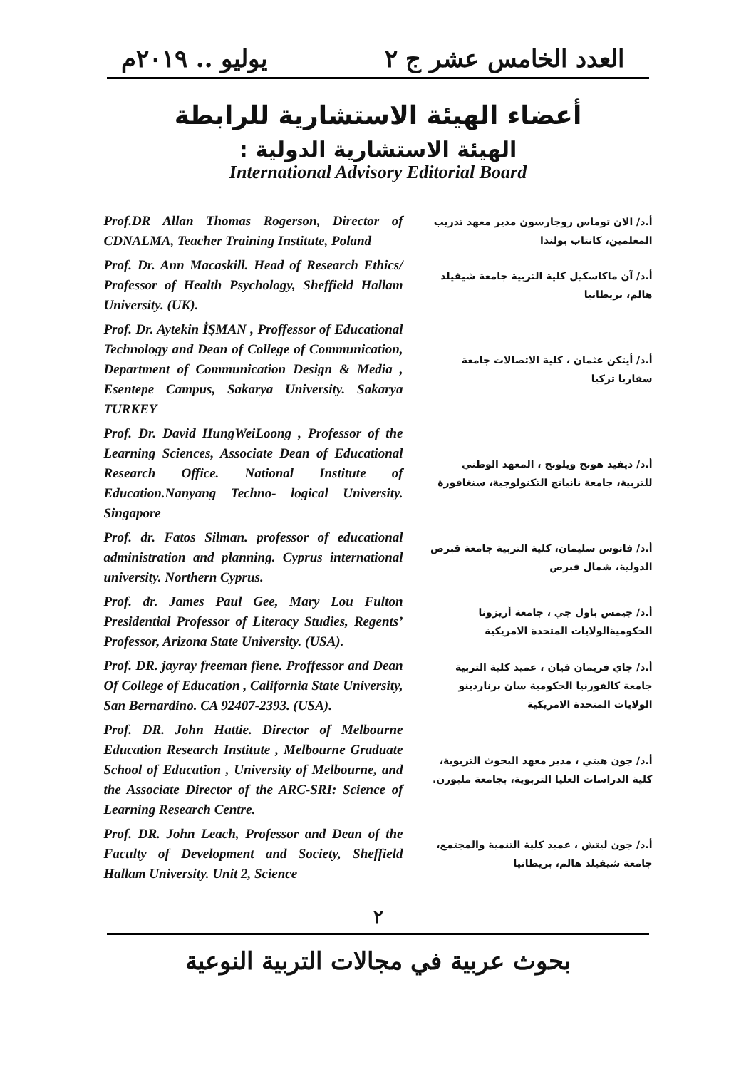العدد الخامس عشر ج ٢ يوليو .. ٢٠١٩م
أعضاء الهيئة الاستشارية للرابطة
الهيئة الاستشارية الدولية :
International Advisory Editorial Board
| Prof.DR Allan Thomas Rogerson, Director of CDNALMA, Teacher Training Institute, Poland | أ.د/ الان توماس روجارسون مدير معهد تدريب المعلمين، كانتاب بولندا |
| Prof. Dr. Ann Macaskill. Head of Research Ethics/ Professor of Health Psychology, Sheffield Hallam University. (UK). | أ.د/ آن ماكاسكيل كلية التربية جامعة شيفيلد هالم، بريطانيا |
| Prof. Dr. Aytekin İŞMAN , Proffessor of Educational Technology and Dean of College of Communication, Department of Communication Design & Media , Esentepe Campus, Sakarya University. Sakarya TURKEY | أ.د/ أيتكن عثمان ، كلية الاتصالات جامعة سقاريا تركيا |
| Prof. Dr. David HungWeiLoong , Professor of the Learning Sciences, Associate Dean of Educational Research Office. National Institute of Education.Nanyang Techno- logical University. Singapore | أ.د/ ديفيد هونج ويلونج ، المعهد الوطني للتربية، جامعة نانيانج التكنولوجية، سنغافورة |
| Prof. dr. Fatos Silman. professor of educational administration and planning. Cyprus international university. Northern Cyprus. | أ.د/ فاتوس سليمان، كلية التربية جامعة قبرص الدولية، شمال قبرص |
| Prof. dr. James Paul Gee, Mary Lou Fulton Presidential Professor of Literacy Studies, Regents’ Professor, Arizona State University. (USA). | أ.د/ جيمس باول جي ، جامعة أريزونا الحكوميةالولايات المتحدة الامريكية |
| Prof. DR. jayray freeman fiene. Proffessor and Dean Of College of Education , California State University, San Bernardino. CA 92407-2393. (USA). | أ.د/ جاي فريمان فيان ، عميد كلية التربية جامعة كالفورنيا الحكومية سان برناردينو الولايات المتحدة الامريكية |
| Prof. DR. John Hattie. Director of Melbourne Education Research Institute , Melbourne Graduate School of Education , University of Melbourne, and the Associate Director of the ARC-SRI: Science of Learning Research Centre. | أ.د/ جون هيتي ، مدير معهد البحوث التربوية، كلية الدراسات العليا التربوية، بجامعة ملبورن. |
| Prof. DR. John Leach, Professor and Dean of the Faculty of Development and Society, Sheffield Hallam University. Unit 2, Science | أ.د/ جون ليتش ، عميد كلية التنمية والمجتمع، جامعة شيفيلد هالم، بريطانيا |
٢
بحوث عربية في مجالات التربية النوعية